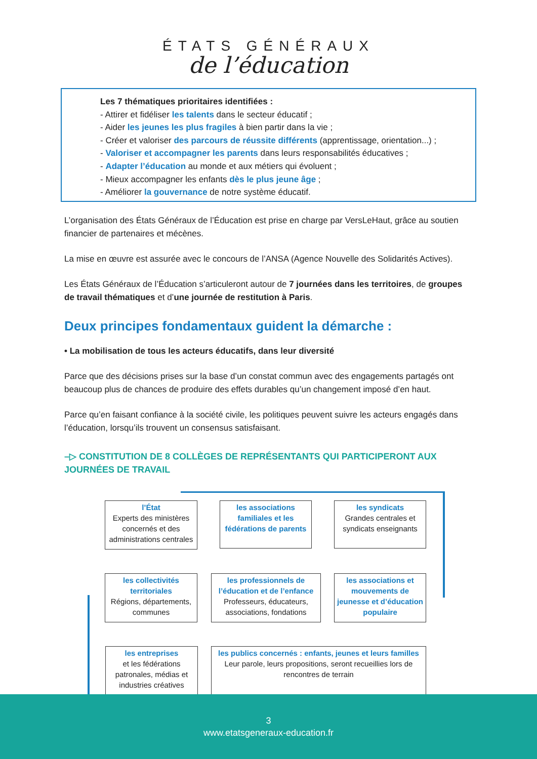ÉTATS GÉNÉRAUX
de l’éducation
Les 7 thématiques prioritaires identifiées :
- Attirer et fidéliser les talents dans le secteur éducatif ;
- Aider les jeunes les plus fragiles à bien partir dans la vie ;
- Créer et valoriser des parcours de réussite différents (apprentissage, orientation...) ;
- Valoriser et accompagner les parents dans leurs responsabilités éducatives ;
- Adapter l’éducation au monde et aux métiers qui évoluent ;
- Mieux accompagner les enfants dès le plus jeune âge ;
- Améliorer la gouvernance de notre système éducatif.
L’organisation des États Généraux de l’Éducation est prise en charge par VersLeHaut, grâce au soutien financier de partenaires et mécènes.
La mise en œuvre est assurée avec le concours de l’ANSA (Agence Nouvelle des Solidarités Actives).
Les États Généraux de l’Éducation s’articuleront autour de 7 journées dans les territoires, de groupes de travail thématiques et d’une journée de restitution à Paris.
Deux principes fondamentaux guident la démarche :
• La mobilisation de tous les acteurs éducatifs, dans leur diversité
Parce que des décisions prises sur la base d’un constat commun avec des engagements partagés ont beaucoup plus de chances de produire des effets durables qu’un changement imposé d’en haut.
Parce qu’en faisant confiance à la société civile, les politiques peuvent suivre les acteurs engagés dans l’éducation, lorsqu’ils trouvent un consensus satisfaisant.
–▷ CONSTITUTION DE 8 COLLÈGES DE REPRÉSENTANTS QUI PARTICIPERONT AUX JOURNÉES DE TRAVAIL
l’État
Experts des ministères concernés et des administrations centrales
les associations familiales et les fédérations de parents
les syndicats
Grandes centrales et syndicats enseignants
les collectivités territoriales
Régions, départements, communes
les professionnels de l’éducation et de l’enfance
Professeurs, éducateurs, associations, fondations
les associations et mouvements de jeunesse et d’éducation populaire
les entreprises
et les fédérations patronales, médias et industries créatives
les publics concernés : enfants, jeunes et leurs familles
Leur parole, leurs propositions, seront recueillies lors de rencontres de terrain
3
www.etatsgeneraux-education.fr